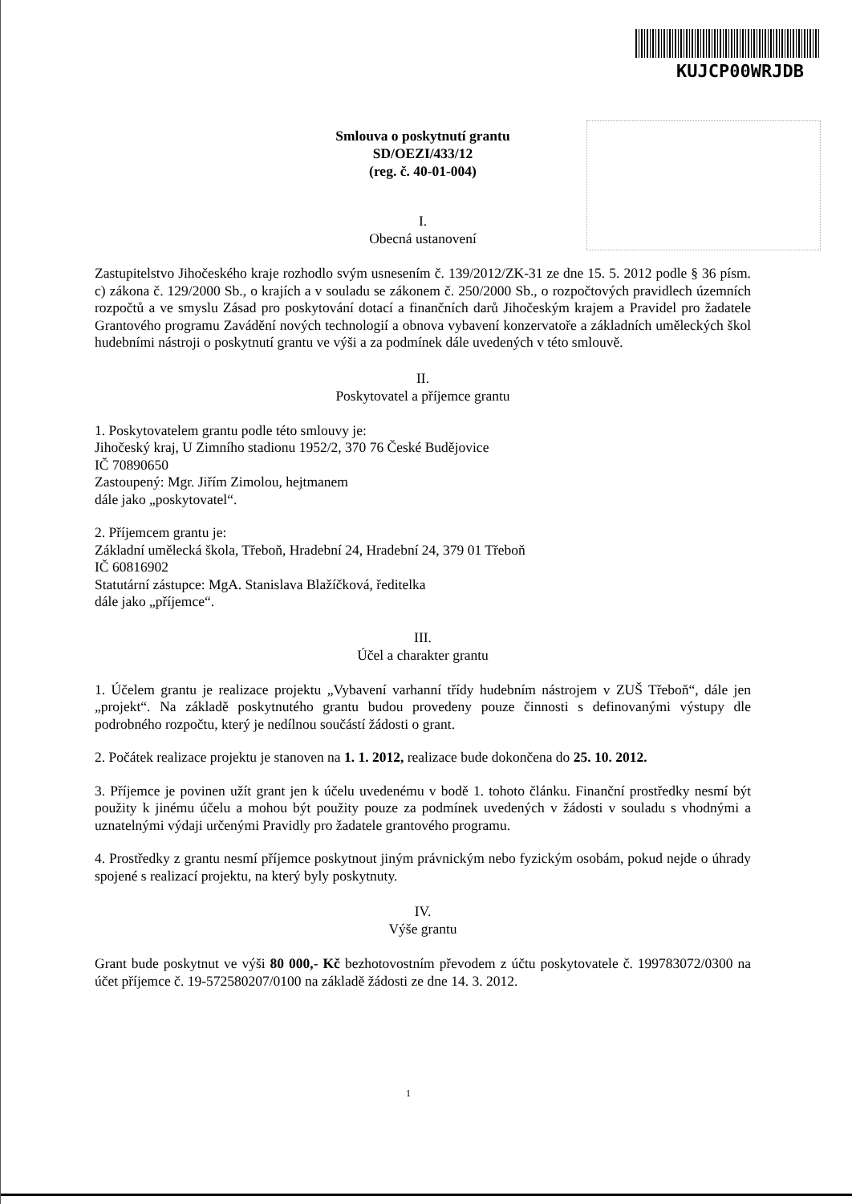KUJCP00WRJDB
Smlouva o poskytnutí grantu
SD/OEZI/433/12
(reg. č. 40-01-004)
I.
Obecná ustanovení
Zastupitelstvo Jihočeského kraje rozhodlo svým usnesením č. 139/2012/ZK-31 ze dne 15. 5. 2012 podle § 36 písm. c) zákona č. 129/2000 Sb., o krajích a v souladu se zákonem č. 250/2000 Sb., o rozpočtových pravidlech územních rozpočtů a ve smyslu Zásad pro poskytování dotací a finančních darů Jihočeským krajem a Pravidel pro žadatele Grantového programu Zavádění nových technologií a obnova vybavení konzervatoře a základních uměleckých škol hudebními nástroji o poskytnutí grantu ve výši a za podmínek dále uvedených v této smlouvě.
II.
Poskytovatel a příjemce grantu
1. Poskytovatelem grantu podle této smlouvy je:
Jihočeský kraj, U Zimního stadionu 1952/2, 370 76 České Budějovice
IČ 70890650
Zastoupený: Mgr. Jiřím Zimolou, hejtmanem
dále jako „poskytovatel“.
2. Příjemcem grantu je:
Základní umělecká škola, Třeboň, Hradební 24, Hradební 24, 379 01 Třeboň
IČ 60816902
Statutární zástupce: MgA. Stanislava Blažíčková, ředitelka
dále jako „příjemce“.
III.
Účel a charakter grantu
1. Účelem grantu je realizace projektu „Vybavení varhanní třídy hudebním nástrojem v ZUŠ Třeboň“, dále jen „projekt“. Na základě poskytnutého grantu budou provedeny pouze činnosti s definovanými výstupy dle podrobného rozpočtu, který je nedílnou součástí žádosti o grant.
2. Počátek realizace projektu je stanoven na 1. 1. 2012, realizace bude dokončena do 25. 10. 2012.
3. Příjemce je povinen užít grant jen k účelu uvedenému v bodě 1. tohoto článku. Finanční prostředky nesmí být použity k jinému účelu a mohou být použity pouze za podmínek uvedených v žádosti v souladu s vhodnými a uznatelnými výdaji určenými Pravidly pro žadatele grantového programu.
4. Prostředky z grantu nesmí příjemce poskytnout jiným právnickým nebo fyzickým osobám, pokud nejde o úhrady spojené s realizací projektu, na který byly poskytnuty.
IV.
Výše grantu
Grant bude poskytnut ve výši 80 000,- Kč bezhotovostním převodem z účtu poskytovatele č. 199783072/0300 na účet příjemce č. 19-572580207/0100 na základě žádosti ze dne 14. 3. 2012.
1